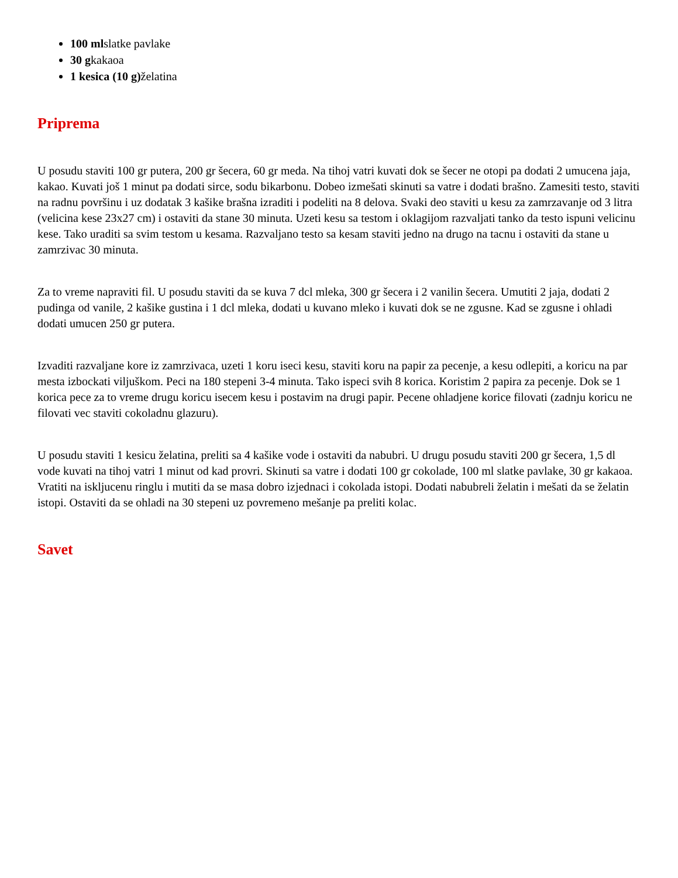100 mlslatke pavlake
30 gkakaoa
1 kesica (10 g) želatina
Priprema
U posudu staviti 100 gr putera, 200 gr šecera, 60 gr meda. Na tihoj vatri kuvati dok se šecer ne otopi pa dodati 2 umucena jaja, kakao. Kuvati još 1 minut pa dodati sirce, sodu bikarbonu. Dobeo izmešati skinuti sa vatre i dodati brašno. Zamesiti testo, staviti na radnu površinu i uz dodatak 3 kašike brašna izraditi i podeliti na 8 delova. Svaki deo staviti u kesu za zamrzavanje od 3 litra (velicina kese 23x27 cm) i ostaviti da stane 30 minuta. Uzeti kesu sa testom i oklagijom razvaljati tanko da testo ispuni velicinu kese. Tako uraditi sa svim testom u kesama. Razvaljano testo sa kesam staviti jedno na drugo na tacnu i ostaviti da stane u zamrzivac 30 minuta.
Za to vreme napraviti fil. U posudu staviti da se kuva 7 dcl mleka, 300 gr šecera i 2 vanilin šecera. Umutiti 2 jaja, dodati 2 pudinga od vanile, 2 kašike gustina i 1 dcl mleka, dodati u kuvano mleko i kuvati dok se ne zgusne. Kad se zgusne i ohladi dodati umucen 250 gr putera.
Izvaditi razvaljane kore iz zamrzivaca, uzeti 1 koru iseci kesu, staviti koru na papir za pecenje, a kesu odlepiti, a koricu na par mesta izbockati viljuškom. Peci na 180 stepeni 3-4 minuta. Tako ispeci svih 8 korica. Koristim 2 papira za pecenje. Dok se 1 korica pece za to vreme drugu koricu isecem kesu i postavim na drugi papir. Pecene ohladjene korice filovati (zadnju koricu ne filovati vec staviti cokoladnu glazuru).
U posudu staviti 1 kesicu želatina, preliti sa 4 kašike vode i ostaviti da nabubri. U drugu posudu staviti 200 gr šecera, 1,5 dl vode kuvati na tihoj vatri 1 minut od kad provri. Skinuti sa vatre i dodati 100 gr cokolade, 100 ml slatke pavlake, 30 gr kakaoa. Vratiti na iskljucenu ringlu i mutiti da se masa dobro izjednaci i cokolada istopi. Dodati nabubreli želatin i mešati da se želatin istopi. Ostaviti da se ohladi na 30 stepeni uz povremeno mešanje pa preliti kolac.
Savet